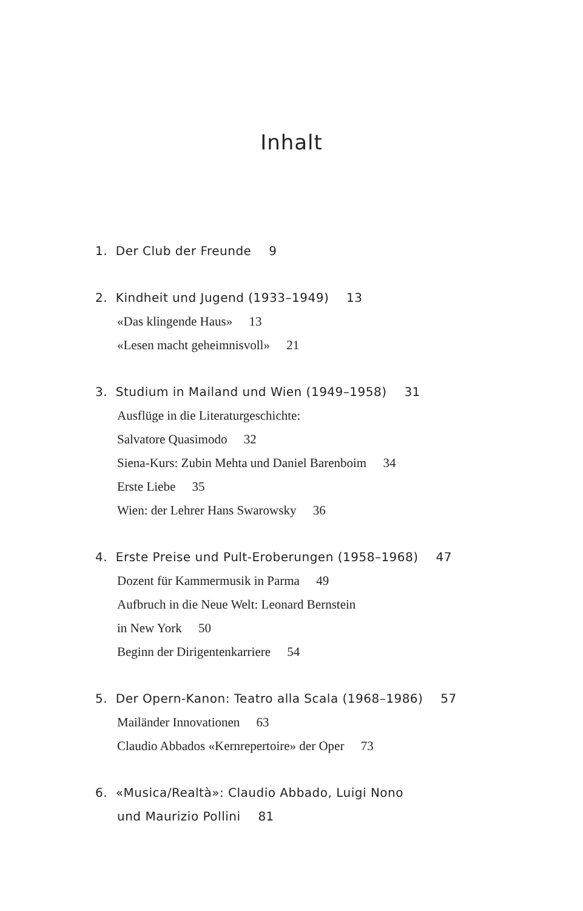Inhalt
1. Der Club der Freunde 9
2. Kindheit und Jugend (1933–1949) 13
«Das klingende Haus» 13
«Lesen macht geheimnisvoll» 21
3. Studium in Mailand und Wien (1949–1958) 31
Ausflüge in die Literaturgeschichte:
Salvatore Quasimodo 32
Siena-Kurs: Zubin Mehta und Daniel Barenboim 34
Erste Liebe 35
Wien: der Lehrer Hans Swarowsky 36
4. Erste Preise und Pult-Eroberungen (1958–1968) 47
Dozent für Kammermusik in Parma 49
Aufbruch in die Neue Welt: Leonard Bernstein
in New York 50
Beginn der Dirigentenkarriere 54
5. Der Opern-Kanon: Teatro alla Scala (1968–1986) 57
Mailänder Innovationen 63
Claudio Abbados «Kernrepertoire» der Oper 73
6. «Musica/Realtà»: Claudio Abbado, Luigi Nono
und Maurizio Pollini 81